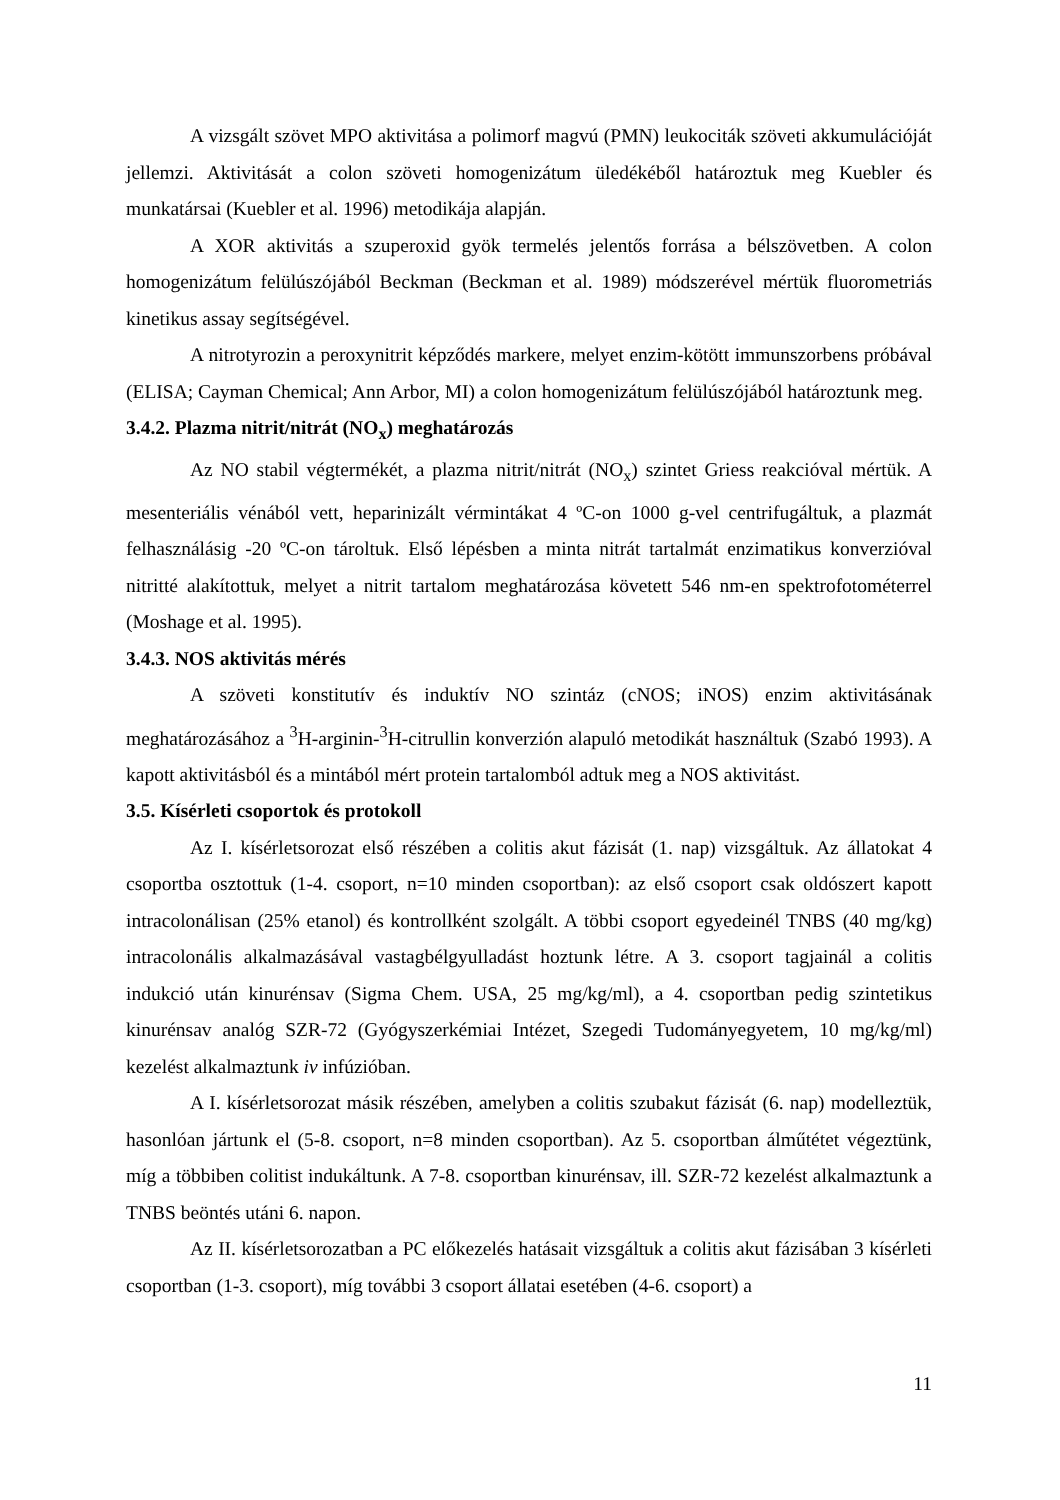A vizsgált szövet MPO aktivitása a polimorf magvú (PMN) leukociták szöveti akkumulációját jellemzi. Aktivitását a colon szöveti homogenizátum üledékéből határoztuk meg Kuebler és munkatársai (Kuebler et al. 1996) metodikája alapján.
A XOR aktivitás a szuperoxid gyök termelés jelentős forrása a bélszövetben. A colon homogenizátum felülúszójából Beckman (Beckman et al. 1989) módszerével mértük fluorometriás kinetikus assay segítségével.
A nitrotyrozin a peroxynitrit képződés markere, melyet enzim-kötött immunszorbens próbával (ELISA; Cayman Chemical; Ann Arbor, MI) a colon homogenizátum felülúszójából határoztunk meg.
3.4.2. Plazma nitrit/nitrát (NO<sub>x</sub>) meghatározás
Az NO stabil végtermékét, a plazma nitrit/nitrát (NO<sub>x</sub>) szintet Griess reakcióval mértük. A mesenteriális vénából vett, heparinizált vérmintákat 4 ºC-on 1000 g-vel centrifugáltuk, a plazmát felhasználásig -20 ºC-on tároltuk. Első lépésben a minta nitrát tartalmát enzimatikus konverzióval nitritté alakítottuk, melyet a nitrit tartalom meghatározása követett 546 nm-en spektrofotométerrel (Moshage et al. 1995).
3.4.3. NOS aktivitás mérés
A szöveti konstitutív és induktív NO szintáz (cNOS; iNOS) enzim aktivitásának meghatározásához a <sup>3</sup>H-arginin-<sup>3</sup>H-citrullin konverzión alapuló metodikát használtuk (Szabó 1993). A kapott aktivitásból és a mintából mért protein tartalomból adtuk meg a NOS aktivitást.
3.5. Kísérleti csoportok és protokoll
Az I. kísérletsorozat első részében a colitis akut fázisát (1. nap) vizsgáltuk. Az állatokat 4 csoportba osztottuk (1-4. csoport, n=10 minden csoportban): az első csoport csak oldószert kapott intracolonálisan (25% etanol) és kontrollként szolgált. A többi csoport egyedeinél TNBS (40 mg/kg) intracolonális alkalmazásával vastagbélgyulladást hoztunk létre. A 3. csoport tagjainál a colitis indukció után kinurénsav (Sigma Chem. USA, 25 mg/kg/ml), a 4. csoportban pedig szintetikus kinurénsav analóg SZR-72 (Gyógyszerkémiai Intézet, Szegedi Tudományegyetem, 10 mg/kg/ml) kezelést alkalmaztunk iv infúzióban.
A I. kísérletsorozat másik részében, amelyben a colitis szubakut fázisát (6. nap) modelleztük, hasonlóan jártunk el (5-8. csoport, n=8 minden csoportban). Az 5. csoportban álműtétet végeztünk, míg a többiben colitist indukáltunk. A 7-8. csoportban kinurénsav, ill. SZR-72 kezelést alkalmaztunk a TNBS beöntés utáni 6. napon.
Az II. kísérletsorozatban a PC előkezelés hatásait vizsgáltuk a colitis akut fázisában 3 kísérleti csoportban (1-3. csoport), míg további 3 csoport állatai esetében (4-6. csoport) a
11